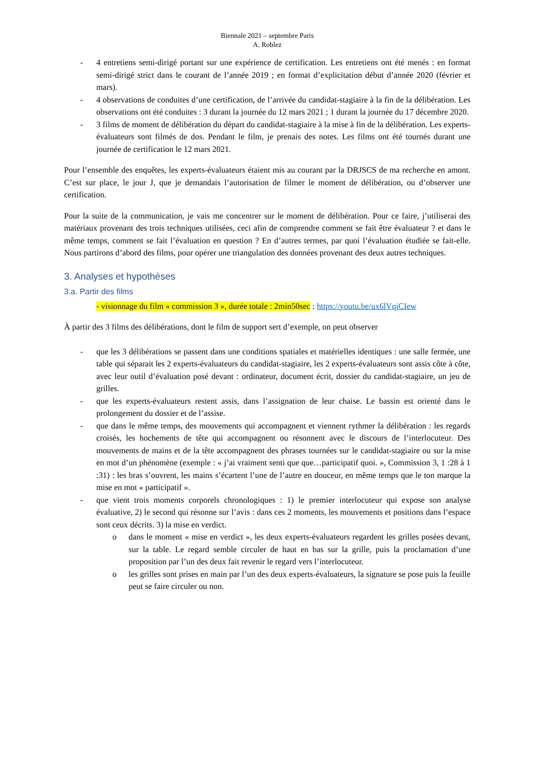Biennale 2021 – septembre Paris
A. Roblez
- 4 entretiens semi-dirigé portant sur une expérience de certification. Les entretiens ont été menés : en format semi-dirigé strict dans le courant de l’année 2019 ; en format d’explicitation début d’année 2020 (février et mars).
- 4 observations de conduites d’une certification, de l’arrivée du candidat-stagiaire à la fin de la délibération. Les observations ont été conduites : 3 durant la journée du 12 mars 2021 ; 1 durant la journée du 17 décembre 2020.
- 3 films de moment de délibération du départ du candidat-stagiaire à la mise à fin de la délibération. Les experts-évaluateurs sont filmés de dos. Pendant le film, je prenais des notes. Les films ont été tournés durant une journée de certification le 12 mars 2021.
Pour l’ensemble des enquêtes, les experts-évaluateurs étaient mis au courant par la DRJSCS de ma recherche en amont. C’est sur place, le jour J, que je demandais l’autorisation de filmer le moment de délibération, ou d’observer une certification.
Pour la suite de la communication, je vais me concentrer sur le moment de délibération. Pour ce faire, j’utiliserai des matériaux provenant des trois techniques utilisées, ceci afin de comprendre comment se fait être évaluateur ? et dans le même temps, comment se fait l’évaluation en question ? En d’autres termes, par quoi l’évaluation étudiée se fait-elle. Nous partirons d’abord des films, pour opérer une triangulation des données provenant des deux autres techniques.
3. Analyses et hypothèses
3.a. Partir des films
- visionnage du film « commission 3 », durée totale : 2min50sec : https://youtu.be/ux6lVqiCIew
À partir des 3 films des délibérations, dont le film de support sert d’exemple, on peut observer
- que les 3 délibérations se passent dans une conditions spatiales et matérielles identiques : une salle fermée, une table qui séparait les 2 experts-évaluateurs du candidat-stagiaire, les 2 experts-évaluateurs sont assis côte à côte, avec leur outil d’évaluation posé devant : ordinateur, document écrit, dossier du candidat-stagiaire, un jeu de grilles.
- que les experts-évaluateurs restent assis, dans l’assignation de leur chaise. Le bassin est orienté dans le prolongement du dossier et de l’assise.
- que dans le même temps, des mouvements qui accompagnent et viennent rythmer la délibération : les regards croisés, les hochements de tête qui accompagnent ou résonnent avec le discours de l’interlocuteur. Des mouvements de mains et de la tête accompagnent des phrases tournées sur le candidat-stagiaire ou sur la mise en mot d’un phénomène (exemple : « j’ai vraiment senti que que…participatif quoi. », Commission 3, 1 :28 à 1 :31) : les bras s’ouvrent, les mains s’écartent l’une de l’autre en douceur, en même temps que le ton marque la mise en mot « participatif ».
- que vient trois moments corporels chronologiques : 1) le premier interlocuteur qui expose son analyse évaluative, 2) le second qui résonne sur l’avis : dans ces 2 moments, les mouvements et positions dans l’espace sont ceux décrits. 3) la mise en verdict.
o dans le moment « mise en verdict », les deux experts-évaluateurs regardent les grilles posées devant, sur la table. Le regard semble circuler de haut en bas sur la grille, puis la proclamation d’une proposition par l’un des deux fait revenir le regard vers l’interlocuteur.
o les grilles sont prises en main par l’un des deux experts-évaluateurs, la signature se pose puis la feuille peut se faire circuler ou non.